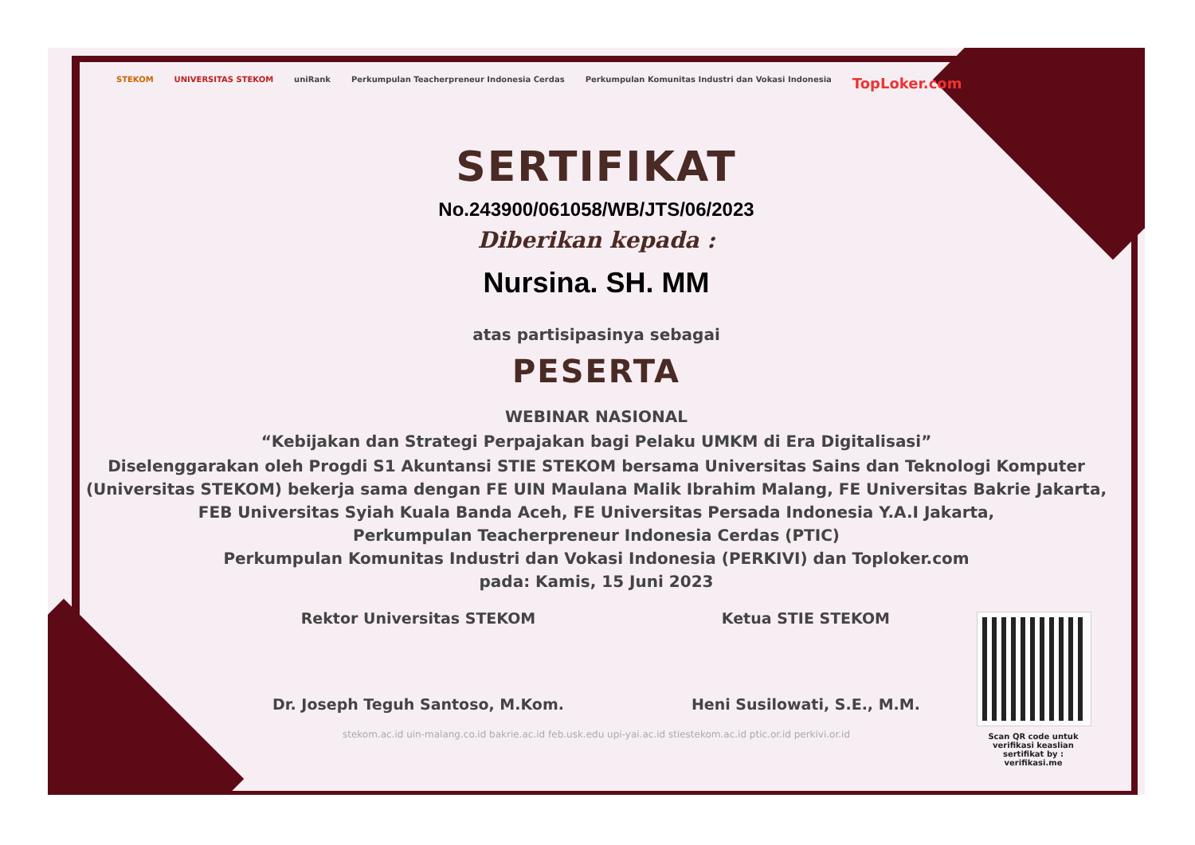STEKOM UNIVERSITAS STEKOM uniRank Perkumpulan Teacherpreneur Indonesia Cerdas Perkumpulan Komunitas Industri dan Vokasi Indonesia TopLoker.com
SERTIFIKAT
No.243900/061058/WB/JTS/06/2023
Diberikan kepada :
Nursina. SH. MM
atas partisipasinya sebagai
PESERTA
WEBINAR NASIONAL
“Kebijakan dan Strategi Perpajakan bagi Pelaku UMKM di Era Digitalisasi”
Diselenggarakan oleh Progdi S1 Akuntansi STIE STEKOM bersama Universitas Sains dan Teknologi Komputer
(Universitas STEKOM) bekerja sama dengan FE UIN Maulana Malik Ibrahim Malang, FE Universitas Bakrie Jakarta,
FEB Universitas Syiah Kuala Banda Aceh, FE Universitas Persada Indonesia Y.A.I Jakarta,
Perkumpulan Teacherpreneur Indonesia Cerdas (PTIC)
Perkumpulan Komunitas Industri dan Vokasi Indonesia (PERKIVI) dan Toploker.com
pada: Kamis, 15 Juni 2023
Rektor Universitas STEKOM
Dr. Joseph Teguh Santoso, M.Kom.
Ketua STIE STEKOM
Heni Susilowati, S.E., M.M.
stekom.ac.id uin-malang.co.id bakrie.ac.id feb.usk.edu upi-yai.ac.id stiestekom.ac.id ptic.or.id perkivi.or.id
Scan QR code untuk verifikasi keaslian sertifikat by : verifikasi.me